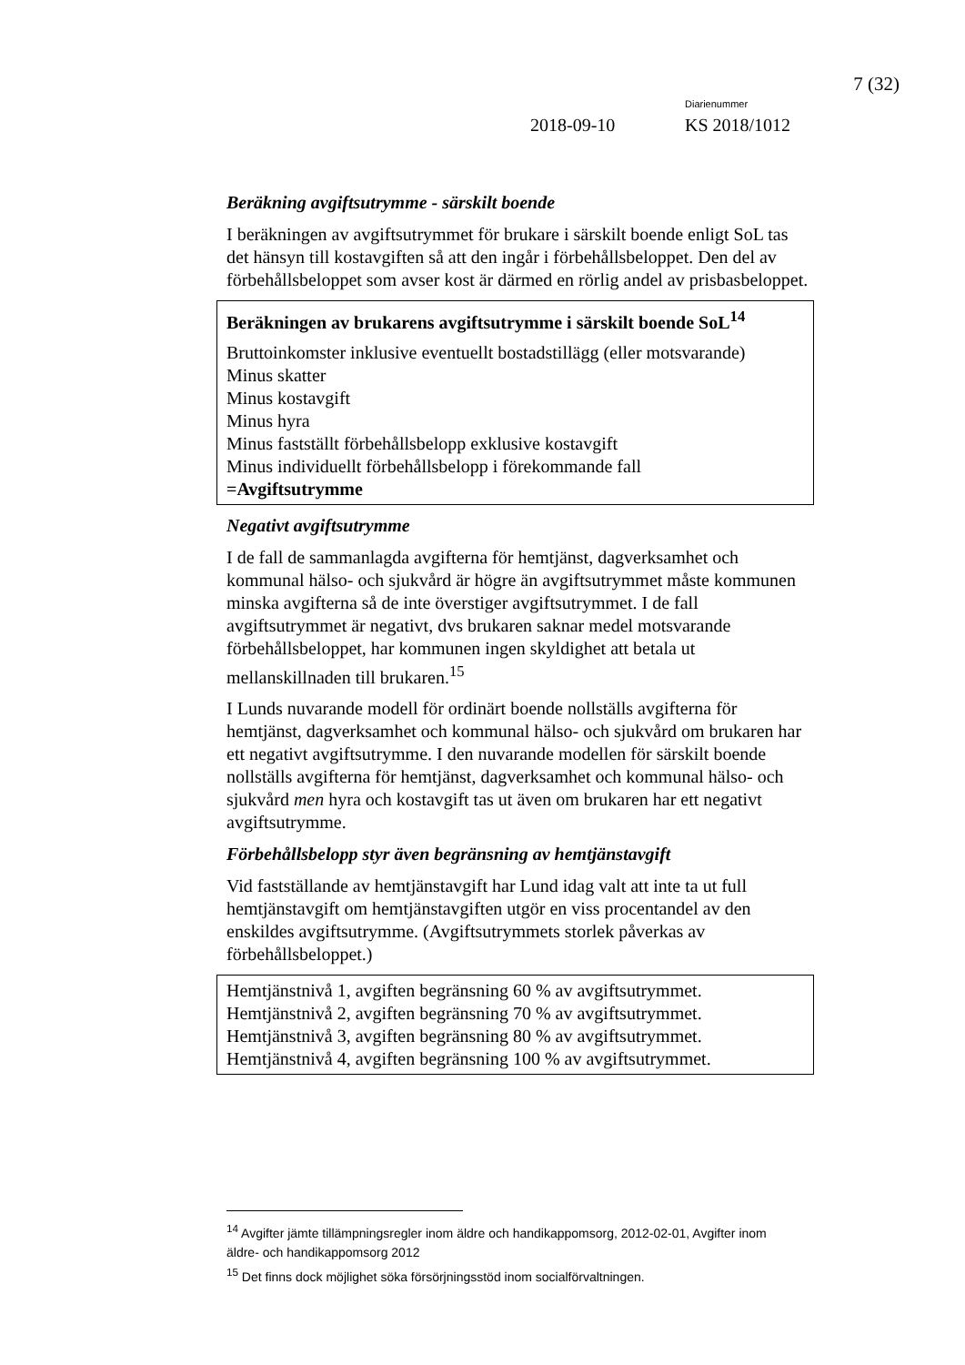7 (32)
Diarienummer
2018-09-10 KS 2018/1012
Beräkning avgiftsutrymme - särskilt boende
I beräkningen av avgiftsutrymmet för brukare i särskilt boende enligt SoL tas det hänsyn till kostavgiften så att den ingår i förbehållsbeloppet. Den del av förbehållsbeloppet som avser kost är därmed en rörlig andel av prisbasbeloppet.
Beräkningen av brukarens avgiftsutrymme i särskilt boende SoL<sup>14</sup>
Bruttoinkomster inklusive eventuellt bostadstillägg (eller motsvarande)
Minus skatter
Minus kostavgift
Minus hyra
Minus fastställt förbehållsbelopp exklusive kostavgift
Minus individuellt förbehållsbelopp i förekommande fall
=Avgiftsutrymme
Negativt avgiftsutrymme
I de fall de sammanlagda avgifterna för hemtjänst, dagverksamhet och kommunal hälso- och sjukvård är högre än avgiftsutrymmet måste kommunen minska avgifterna så de inte överstiger avgiftsutrymmet. I de fall avgiftsutrymmet är negativt, dvs brukaren saknar medel motsvarande förbehållsbeloppet, har kommunen ingen skyldighet att betala ut mellanskillnaden till brukaren.<sup>15</sup>
I Lunds nuvarande modell för ordinärt boende nollställs avgifterna för hemtjänst, dagverksamhet och kommunal hälso- och sjukvård om brukaren har ett negativt avgiftsutrymme. I den nuvarande modellen för särskilt boende nollställs avgifterna för hemtjänst, dagverksamhet och kommunal hälso- och sjukvård men hyra och kostavgift tas ut även om brukaren har ett negativt avgiftsutrymme.
Förbehållsbelopp styr även begränsning av hemtjänstavgift
Vid fastställande av hemtjänstavgift har Lund idag valt att inte ta ut full hemtjänstavgift om hemtjänstavgiften utgör en viss procentandel av den enskildes avgiftsutrymme. (Avgiftsutrymmets storlek påverkas av förbehållsbeloppet.)
Hemtjänstnivå 1, avgiften begränsning 60 % av avgiftsutrymmet.
Hemtjänstnivå 2, avgiften begränsning 70 % av avgiftsutrymmet.
Hemtjänstnivå 3, avgiften begränsning 80 % av avgiftsutrymmet.
Hemtjänstnivå 4, avgiften begränsning 100 % av avgiftsutrymmet.
<sup>14</sup> Avgifter jämte tillämpningsregler inom äldre och handikappomsorg, 2012-02-01, Avgifter inom äldre- och handikappomsorg 2012
<sup>15</sup> Det finns dock möjlighet söka försörjningsstöd inom socialförvaltningen.